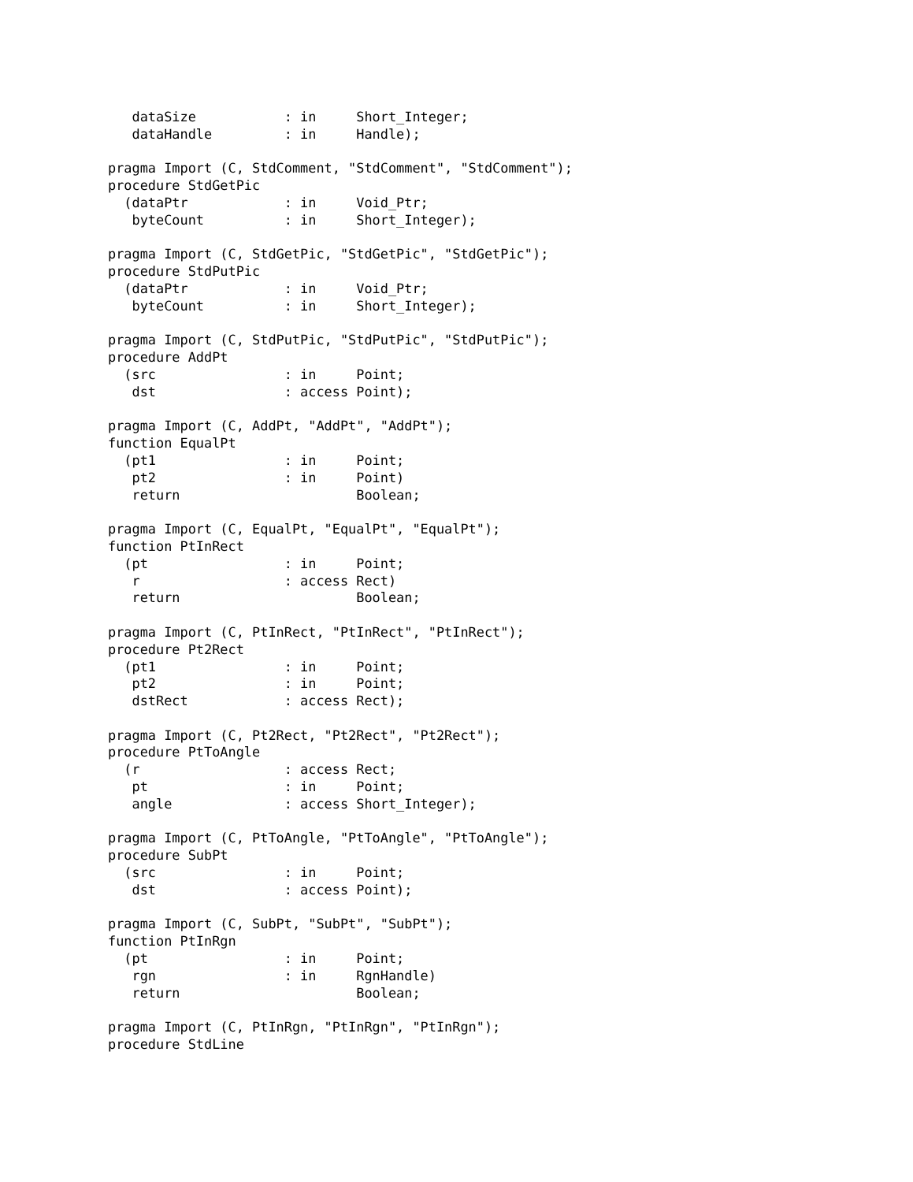dataSize           : in     Short_Integer;
   dataHandle         : in     Handle);

pragma Import (C, StdComment, "StdComment", "StdComment");
procedure StdGetPic
  (dataPtr            : in     Void_Ptr;
   byteCount          : in     Short_Integer);

pragma Import (C, StdGetPic, "StdGetPic", "StdGetPic");
procedure StdPutPic
  (dataPtr            : in     Void_Ptr;
   byteCount          : in     Short_Integer);

pragma Import (C, StdPutPic, "StdPutPic", "StdPutPic");
procedure AddPt
  (src                : in     Point;
   dst                : access Point);

pragma Import (C, AddPt, "AddPt", "AddPt");
function EqualPt
  (pt1                : in     Point;
   pt2                : in     Point)
   return                      Boolean;

pragma Import (C, EqualPt, "EqualPt", "EqualPt");
function PtInRect
  (pt                 : in     Point;
   r                  : access Rect)
   return                      Boolean;

pragma Import (C, PtInRect, "PtInRect", "PtInRect");
procedure Pt2Rect
  (pt1                : in     Point;
   pt2                : in     Point;
   dstRect            : access Rect);

pragma Import (C, Pt2Rect, "Pt2Rect", "Pt2Rect");
procedure PtToAngle
  (r                  : access Rect;
   pt                 : in     Point;
   angle              : access Short_Integer);

pragma Import (C, PtToAngle, "PtToAngle", "PtToAngle");
procedure SubPt
  (src                : in     Point;
   dst                : access Point);

pragma Import (C, SubPt, "SubPt", "SubPt");
function PtInRgn
  (pt                 : in     Point;
   rgn                : in     RgnHandle)
   return                      Boolean;

pragma Import (C, PtInRgn, "PtInRgn", "PtInRgn");
procedure StdLine